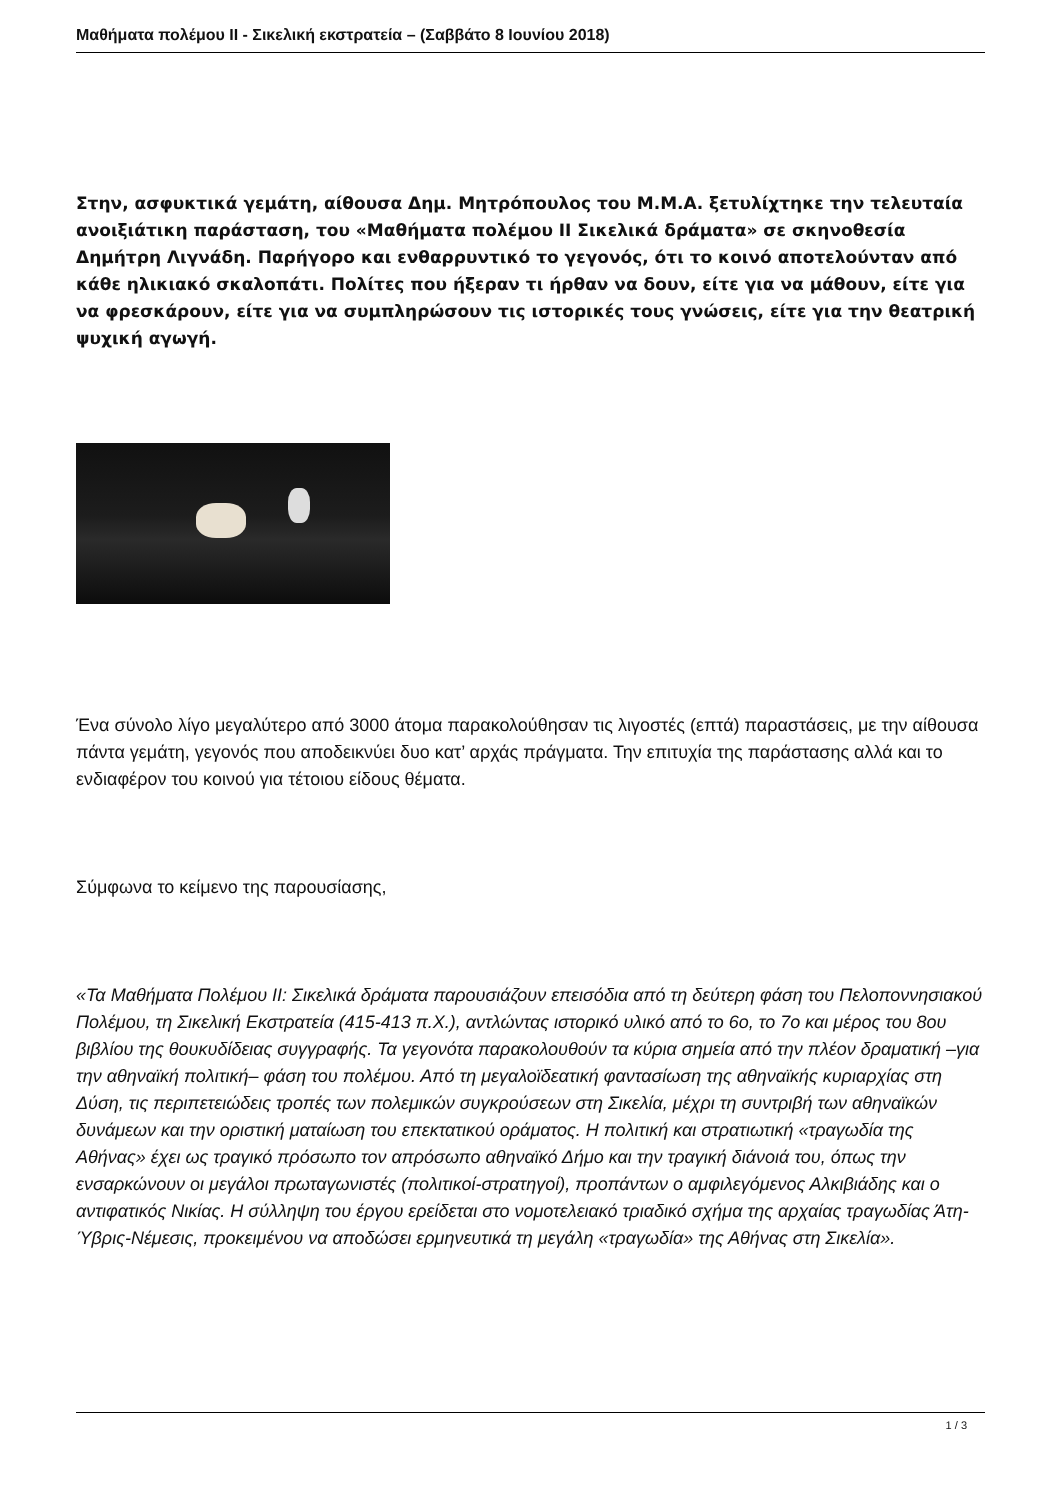Μαθήματα πολέμου II - Σικελική εκστρατεία – (Σαββάτο 8 Ιουνίου 2018)
Στην, ασφυκτικά γεμάτη, αίθουσα Δημ. Μητρόπουλος του Μ.Μ.Α. ξετυλίχτηκε την τελευταία ανοιξιάτικη παράσταση, του «Μαθήματα πολέμου ΙΙ Σικελικά δράματα» σε σκηνοθεσία Δημήτρη Λιγνάδη. Παρήγορο και ενθαρρυντικό το γεγονός, ότι το κοινό αποτελούνταν από κάθε ηλικιακό σκαλοπάτι. Πολίτες που ήξεραν τι ήρθαν να δουν, είτε για να μάθουν, είτε για να φρεσκάρουν, είτε για να συμπληρώσουν τις ιστορικές τους γνώσεις, είτε για την θεατρική ψυχική αγωγή.
Ένα σύνολο λίγο μεγαλύτερο από 3000 άτομα παρακολούθησαν τις λιγοστές (επτά) παραστάσεις, με την αίθουσα πάντα γεμάτη, γεγονός που αποδεικνύει δυο κατ’ αρχάς πράγματα. Την επιτυχία της παράστασης αλλά και το ενδιαφέρον του κοινού για τέτοιου είδους θέματα.
Σύμφωνα το κείμενο της παρουσίασης,
«Τα Μαθήματα Πολέμου ΙΙ: Σικελικά δράματα παρουσιάζουν επεισόδια από τη δεύτερη φάση του Πελοποννησιακού Πολέμου, τη Σικελική Εκστρατεία (415-413 π.Χ.), αντλώντας ιστορικό υλικό από το 6ο, το 7ο και μέρος του 8ου βιβλίου της θουκυδίδειας συγγραφής. Τα γεγονότα παρακολουθούν τα κύρια σημεία από την πλέον δραματική –για την αθηναϊκή πολιτική– φάση του πολέμου. Από τη μεγαλοϊδεατική φαντασίωση της αθηναϊκής κυριαρχίας στη Δύση, τις περιπετειώδεις τροπές των πολεμικών συγκρούσεων στη Σικελία, μέχρι τη συντριβή των αθηναϊκών δυνάμεων και την οριστική ματαίωση του επεκτατικού οράματος. Η πολιτική και στρατιωτική «τραγωδία της Αθήνας» έχει ως τραγικό πρόσωπο τον απρόσωπο αθηναϊκό Δήμο και την τραγική διάνοιά του, όπως την ενσαρκώνουν οι μεγάλοι πρωταγωνιστές (πολιτικοί-στρατηγοί), προπάντων ο αμφιλεγόμενος Αλκιβιάδης και ο αντιφατικός Νικίας. Η σύλληψη του έργου ερείδεται στο νομοτελειακό τριαδικό σχήμα της αρχαίας τραγωδίας Άτη-Ύβρις-Νέμεσις, προκειμένου να αποδώσει ερμηνευτικά τη μεγάλη «τραγωδία» της Αθήνας στη Σικελία».
1 / 3